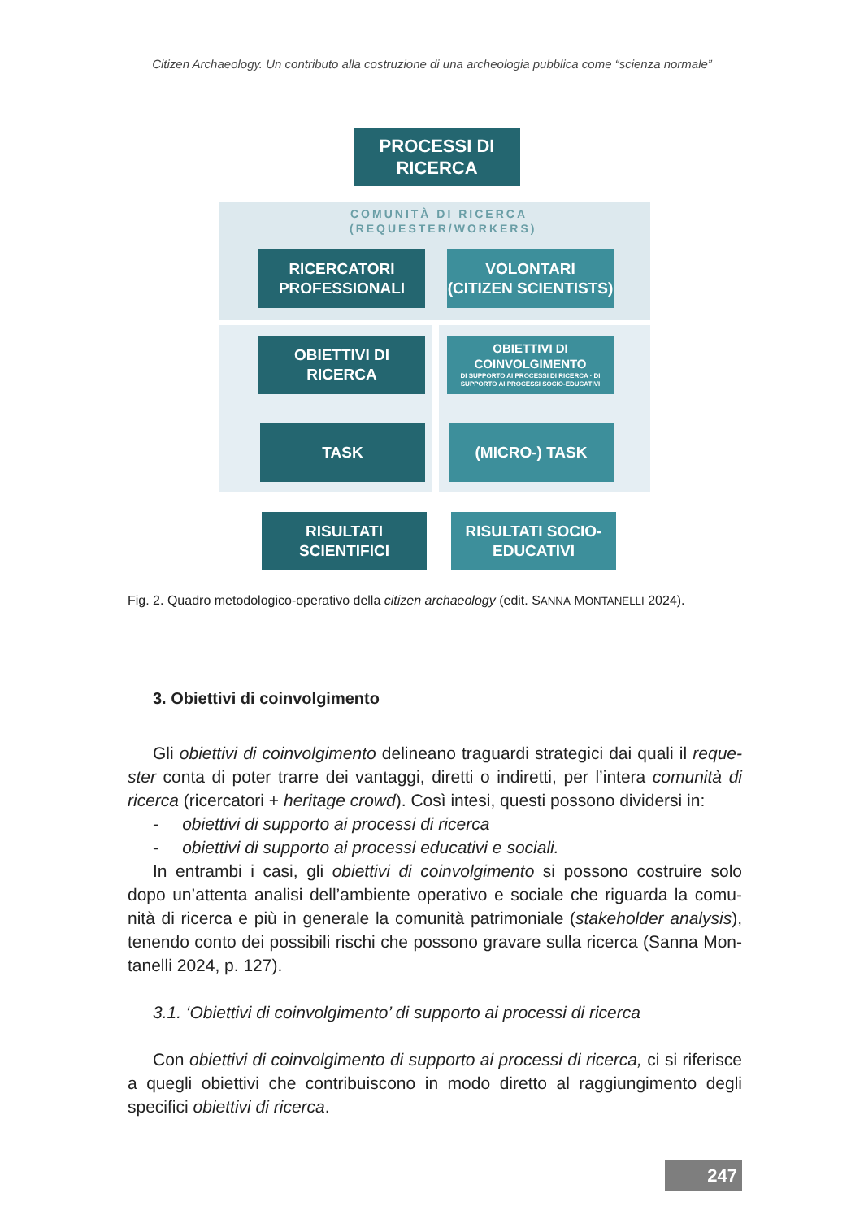Citizen Archaeology. Un contributo alla costruzione di una archeologia pubblica come “scienza normale”
PROCESSI DI
RICERCA
COMUNITÀ DI RICERCA
(REQUESTER/WORKERS)
RICERCATORI
PROFESSIONALI
VOLONTARI
(CITIZEN SCIENTISTS)
OBIETTIVI DI RICERCA
OBIETTIVI DI COINVOLGIMENTO
DI SUPPORTO AI PROCESSI DI RICERCA · DI SUPPORTO AI PROCESSI SOCIO-EDUCATIVI
TASK (MICRO-) TASK
RISULTATI SCIENTIFICI
RISULTATI SOCIO-
EDUCATIVI
Fig. 2. Quadro metodologico-operativo della citizen archaeology (edit. SANNA MONTANELLI 2024).
3. Obiettivi di coinvolgimento
Gli obiettivi di coinvolgimento delineano traguardi strategici dai quali il reque­ster conta di poter trarre dei vantaggi, diretti o indiretti, per l’intera comunità di ricerca (ricercatori + heritage crowd). Così intesi, questi possono dividersi in:
- obiettivi di supporto ai processi di ricerca
- obiettivi di supporto ai processi educativi e sociali.
In entrambi i casi, gli obiettivi di coinvolgimento si possono costruire solo dopo un’attenta analisi dell’ambiente operativo e sociale che riguarda la comu­nità di ricerca e più in generale la comunità patrimoniale (stakeholder analysis), tenendo conto dei possibili rischi che possono gravare sulla ricerca (Sanna Mon­tanelli 2024, p. 127).
3.1. ‘Obiettivi di coinvolgimento’ di supporto ai processi di ricerca
Con obiettivi di coinvolgimento di supporto ai processi di ricerca, ci si riferi­sce a quegli obiettivi che contribuiscono in modo diretto al raggiungimento degli specifici obiettivi di ricerca.
247